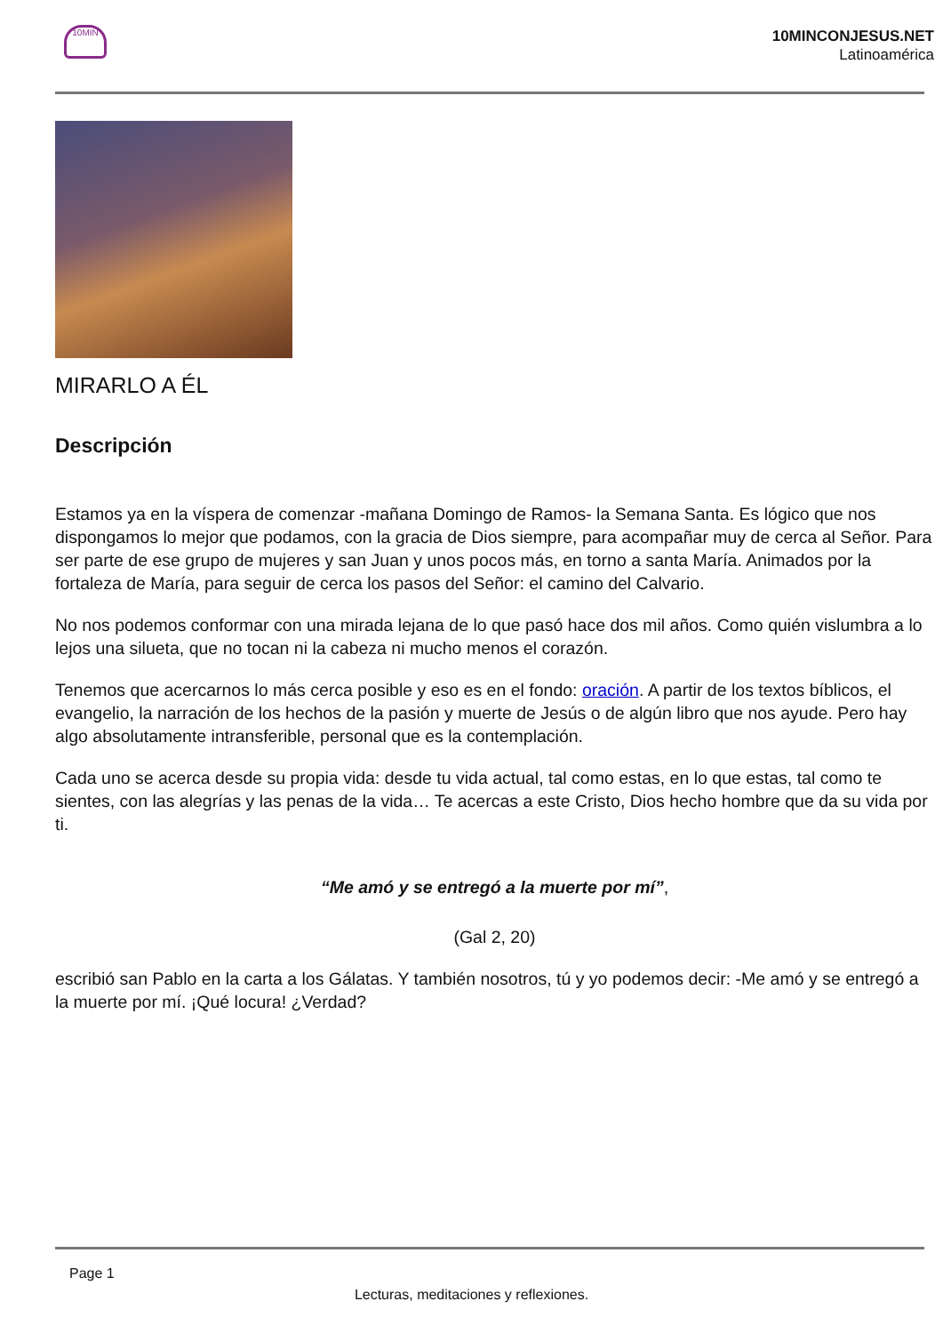10MIN
10MINCONJESUS.NET
Latinoamérica
MIRARLO A ÉL
Descripción
Estamos ya en la víspera de comenzar -mañana Domingo de Ramos- la Semana Santa. Es lógico que nos dispongamos lo mejor que podamos, con la gracia de Dios siempre, para acompañar muy de cerca al Señor. Para ser parte de ese grupo de mujeres y san Juan y unos pocos más, en torno a santa María. Animados por la fortaleza de María, para seguir de cerca los pasos del Señor: el camino del Calvario.
No nos podemos conformar con una mirada lejana de lo que pasó hace dos mil años. Como quién vislumbra a lo lejos una silueta, que no tocan ni la cabeza ni mucho menos el corazón.
Tenemos que acercarnos lo más cerca posible y eso es en el fondo: oración. A partir de los textos bíblicos, el evangelio, la narración de los hechos de la pasión y muerte de Jesús o de algún libro que nos ayude. Pero hay algo absolutamente intransferible, personal que es la contemplación.
Cada uno se acerca desde su propia vida: desde tu vida actual, tal como estas, en lo que estas, tal como te sientes, con las alegrías y las penas de la vida… Te acercas a este Cristo, Dios hecho hombre que da su vida por ti.
“Me amó y se entregó a la muerte por mí”,
(Gal 2, 20)
escribió san Pablo en la carta a los Gálatas. Y también nosotros, tú y yo podemos decir: -Me amó y se entregó a la muerte por mí. ¡Qué locura! ¿Verdad?
Page 1
Lecturas, meditaciones y reflexiones.